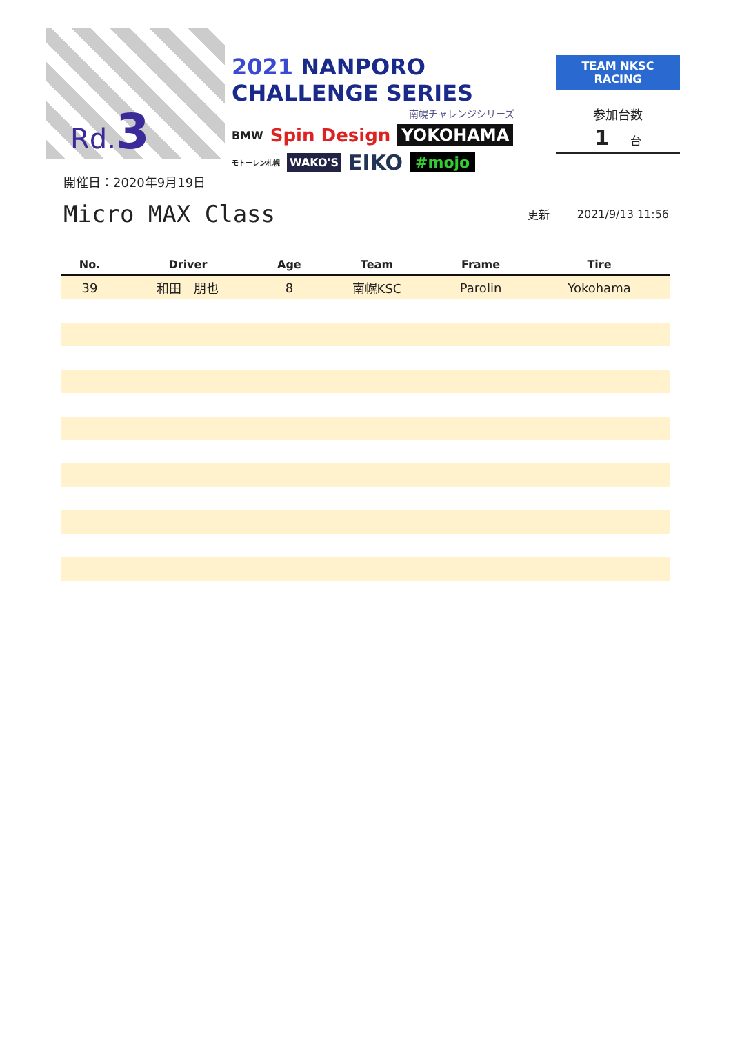Rd.3
2021 NANPORO CHALLENGE SERIES
南幌チャレンジシリーズ
BMW Spin Design YOKOHAMA
モトーレン札幌 WAKO'S EIKO #mojo
TEAM NKSC RACING
参加台数
1 台
開催日：2020年9月19日
Micro MAX Class
更新 2021/9/13 11:56
| No. | Driver | Age | Team | Frame | Tire |
| --- | --- | --- | --- | --- | --- |
| 39 | 和田 朋也 | 8 | 南幌KSC | Parolin | Yokohama |